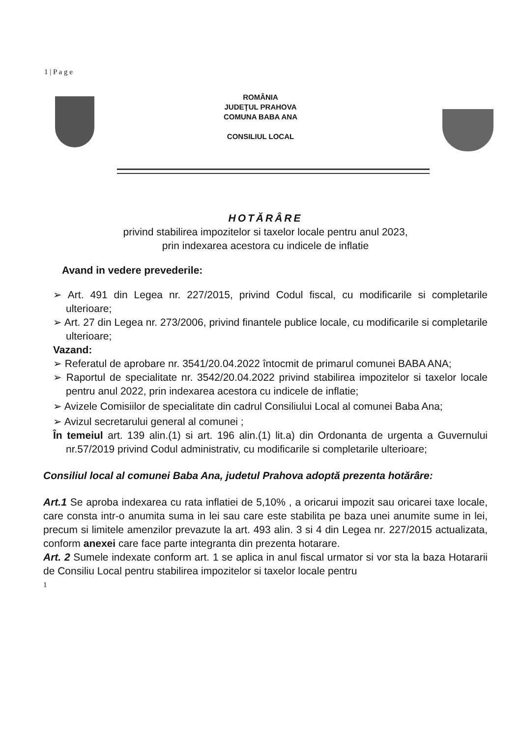1 | P a g e
ROMÂNIA
JUDEŢUL PRAHOVA
COMUNA BABA ANA
CONSILIUL LOCAL
HOTĂRÂRE
privind stabilirea impozitelor si taxelor locale pentru anul 2023,
prin indexarea acestora cu indicele de inflatie
Avand in vedere prevederile:
➢ Art. 491 din Legea nr. 227/2015, privind Codul fiscal, cu modificarile si completarile ulterioare;
➢ Art. 27 din Legea nr. 273/2006, privind finantele publice locale, cu modificarile si completarile ulterioare;
Vazand:
➢ Referatul de aprobare nr. 3541/20.04.2022 întocmit de primarul comunei BABA ANA;
➢ Raportul de specialitate nr. 3542/20.04.2022 privind stabilirea impozitelor si taxelor locale pentru anul 2022, prin indexarea acestora cu indicele de inflatie;
➢ Avizele Comisiilor de specialitate din cadrul Consiliului Local al comunei Baba Ana;
➢ Avizul secretarului general al comunei ;
În temeiul art. 139 alin.(1) si art. 196 alin.(1) lit.a) din Ordonanta de urgenta a Guvernului nr.57/2019 privind Codul administrativ, cu modificarile si completarile ulterioare;
Consiliul local al comunei Baba Ana, judetul Prahova adoptă prezenta hotărâre:
Art.1 Se aproba indexarea cu rata inflatiei de 5,10% , a oricarui impozit sau oricarei taxe locale, care consta intr-o anumita suma in lei sau care este stabilita pe baza unei anumite sume in lei, precum si limitele amenzilor prevazute la art. 493 alin. 3 si 4 din Legea nr. 227/2015 actualizata, conform anexei care face parte integranta din prezenta hotarare.
Art. 2 Sumele indexate conform art. 1 se aplica in anul fiscal urmator si vor sta la baza Hotararii de Consiliu Local pentru stabilirea impozitelor si taxelor locale pentru
1